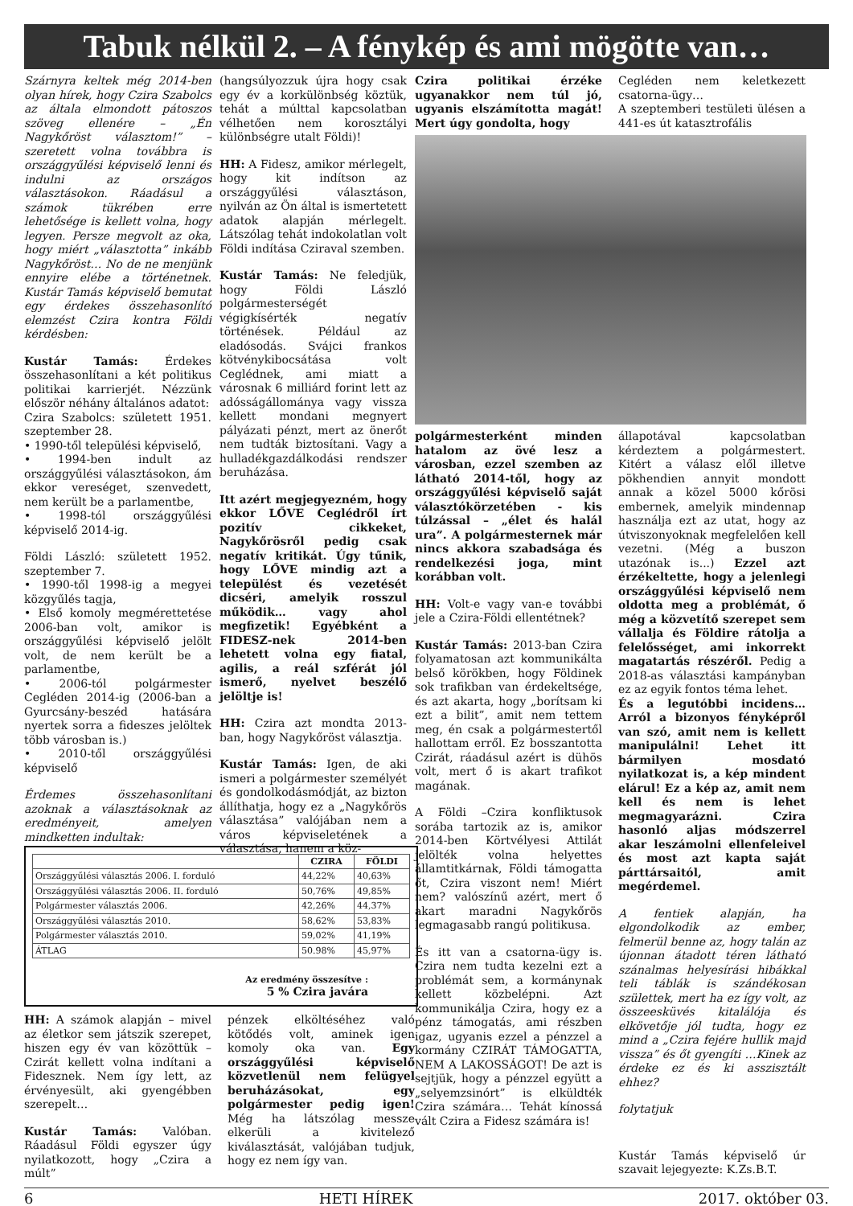Tabuk nélkül 2. – A fénykép és ami mögötte van…
Szárnyra keltek még 2014-ben olyan hírek, hogy Czira Szabolcs az általa elmondott pátoszos szöveg ellenére – „Én Nagykőröst választom!” – szeretett volna továbbra is országgyűlési képviselő lenni és indulni az országos választásokon. Ráadásul a számok tükrében erre lehetősége is kellett volna, hogy legyen. Persze megvolt az oka, hogy miért „választotta” inkább Nagykőröst… No de ne menjünk ennyire elébe a történetnek. Kustár Tamás képviselő bemutat egy érdekes összehasonlító elemzést Czira kontra Földi kérdésben:
Kustár Tamás: Érdekes összehasonlítani a két politikus politikai karrierjét. Nézzünk először néhány általános adatot:
Czira Szabolcs: született 1951. szeptember 28.
• 1990-től települési képviselő,
• 1994-ben indult az országgyűlési választásokon, ám ekkor vereséget, szenvedett, nem került be a parlamentbe,
• 1998-tól országgyűlési képviselő 2014-ig.
Földi László: született 1952. szeptember 7.
• 1990-től 1998-ig a megyei közgyűlés tagja,
• Első komoly megmérettetése 2006-ban volt, amikor is országgyűlési képviselő jelölt volt, de nem került be a parlamentbe,
• 2006-tól polgármester Cegléden 2014-ig (2006-ban a Gyurcsány-beszéd hatására nyertek sorra a fideszes jelöltek több városban is.)
• 2010-től országgyűlési képviselő
Érdemes összehasonlítani azoknak a választásoknak az eredményeit, amelyen mindketten indultak:
(hangsúlyozzuk újra hogy csak egy év a korkülönbség köztük, tehát a múlttal kapcsolatban vélhetően nem korosztályi különbségre utalt Földi)!
HH: A Fidesz, amikor mérlegelt, hogy kit indítson az országgyűlési választáson, nyilván az Ön által is ismertetett adatok alapján mérlegelt. Látszólag tehát indokolatlan volt Földi indítása Cziraval szemben.
Kustár Tamás: Ne feledjük, hogy Földi László polgármesterségét végigkísérték negatív történések. Például az eladósodás. Svájci frankos kötvénykibocsátása volt Ceglédnek, ami miatt a városnak 6 milliárd forint lett az adósságállománya vagy vissza kellett mondani megnyert pályázati pénzt, mert az önerőt nem tudták biztosítani. Vagy a hulladékgazdálkodási rendszer beruházása.
Itt azért megjegyezném, hogy ekkor LŐVE Ceglédről írt pozitív cikkeket, Nagykőrösről pedig csak negatív kritikát. Úgy tűnik, hogy LŐVE mindig azt a települést és vezetését dicséri, amelyik rosszul működik… vagy ahol megfizetik! Egyébként a FIDESZ-nek 2014-ben lehetett volna egy fiatal, agilis, a reál szférát jól ismerő, nyelvet beszélő jelöltje is!
HH: Czira azt mondta 2013-ban, hogy Nagykőröst választja.
Kustár Tamás: Igen, de aki ismeri a polgármester személyét és gondolkodásmódját, az bizton állíthatja, hogy ez a „Nagykőrös választása” valójában nem a város képviseletének a választása, hanem a köz-
Czira politikai érzéke ugyanakkor nem túl jó, ugyanis elszámította magát! Mert úgy gondolta, hogy
Cegléden nem keletkezett csatorna-ügy…
A szeptemberi testületi ülésen a 441-es út katasztrofális
polgármesterként minden hatalom az övé lesz a városban, ezzel szemben az látható 2014-től, hogy az országgyűlési képviselő saját választókörzetében - kis túlzással – „élet és halál ura”. A polgármesternek már nincs akkora szabadsága és rendelkezési joga, mint korábban volt.
HH: Volt-e vagy van-e további jele a Czira-Földi ellentétnek?
Kustár Tamás: 2013-ban Czira folyamatosan azt kommunikálta belső körökben, hogy Földinek sok trafikban van érdekeltsége, és azt akarta, hogy „borítsam ki ezt a bilit”, amit nem tettem meg, én csak a polgármestertől hallottam erről. Ez bosszantotta Czirát, ráadásul azért is dühös volt, mert ő is akart trafikot magának.
A Földi –Czira konfliktusok sorába tartozik az is, amikor 2014-ben Körtvélyesi Attilát jelölték volna helyettes államtitkárnak, Földi támogatta őt, Czira viszont nem! Miért nem? valószínű azért, mert ő akart maradni Nagykőrös legmagasabb rangú politikusa.
És itt van a csatorna-ügy is. Czira nem tudta kezelni ezt a problémát sem, a kormánynak kellett közbelépni. Azt kommunikálja Czira, hogy ez a pénz támogatás, ami részben igaz, ugyanis ezzel a pénzzel a kormány CZIRÁT TÁMOGATTA, NEM A LAKOSSÁGOT! De azt is sejtjük, hogy a pénzzel együtt a „selyemzsinórt” is elküldték Czira számára… Tehát kínossá vált Czira a Fidesz számára is!
állapotával kapcsolatban kérdeztem a polgármestert. Kitért a válasz elől illetve pökhendien annyit mondott annak a közel 5000 kőrösi embernek, amelyik mindennap használja ezt az utat, hogy az útviszonyoknak megfelelően kell vezetni. (Még a buszon utazónak is...) Ezzel azt érzékeltette, hogy a jelenlegi országgyűlési képviselő nem oldotta meg a problémát, ő még a közvetítő szerepet sem vállalja és Földire rátolja a felelősséget, ami inkorrekt magatartás részéről. Pedig a 2018-as választási kampányban ez az egyik fontos téma lehet.
És a legutóbbi incidens… Arról a bizonyos fényképről van szó, amit nem is kellett manipulálni! Lehet itt bármilyen mosdató nyilatkozat is, a kép mindent elárul! Ez a kép az, amit nem kell és nem is lehet megmagyarázni. Czira hasonló aljas módszerrel akar leszámolni ellenfeleivel és most azt kapta saját párttársaitól, amit megérdemel.
A fentiek alapján, ha elgondolkodik az ember, felmerül benne az, hogy talán az újonnan átadott téren látható szánalmas helyesírási hibákkal teli táblák is szándékosan születtek, mert ha ez így volt, az összeesküvés kitalálója és elkövetője jól tudta, hogy ez mind a „Czira fejére hullik majd vissza” és őt gyengíti …Kinek az érdeke ez és ki asszisztált ehhez?
folytatjuk
Kustár Tamás képviselő úr szavait lejegyezte: K.Zs.B.T.
| | CZIRA | FÖLDI |
| --- | --- | --- |
| Országgyűlési választás 2006. I. forduló | 44,22% | 40,63% |
| Országgyűlési választás 2006. II. forduló | 50,76% | 49,85% |
| Polgármester választás 2006. | 42,26% | 44,37% |
| Országgyűlési választás 2010. | 58,62% | 53,83% |
| Polgármester választás 2010. | 59,02% | 41,19% |
| ÁTLAG | 50.98% | 45,97% |
Az eredmény összesítve :
5 % Czira javára
HH: A számok alapján – mivel az életkor sem játszik szerepet, hiszen egy év van közöttük – Czirát kellett volna indítani a Fidesznek. Nem így lett, az érvényesült, aki gyengébben szerepelt…
Kustár Tamás: Valóban. Ráadásul Földi egyszer úgy nyilatkozott, hogy „Czira a múlt”
pénzek elköltéséhez való kötődés volt, aminek igen komoly oka van. Egy országgyűlési képviselő közvetlenül nem felügyel beruházásokat, egy polgármester pedig igen! Még ha látszólag messze elkerüli a kivitelező kiválasztását, valójában tudjuk, hogy ez nem így van.
6 HETI HÍREK 2017. október 03.